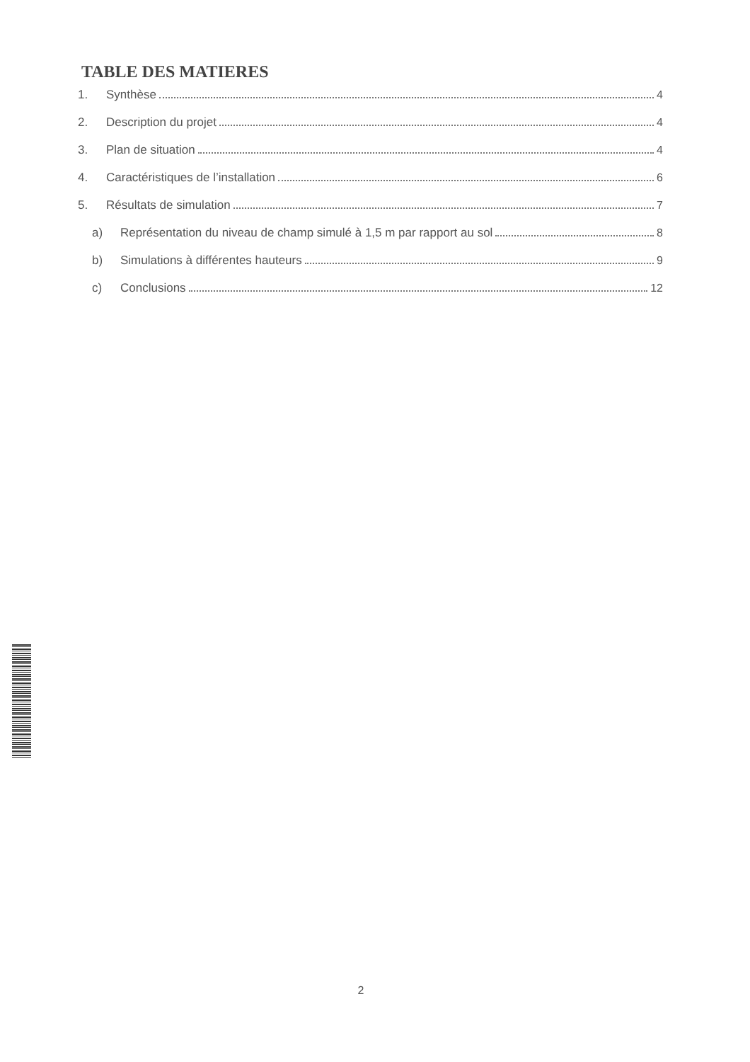TABLE DES MATIERES
1. Synthèse 4
2. Description du projet 4
3. Plan de situation 4
4. Caractéristiques de l’installation 6
5. Résultats de simulation 7
a) Représentation du niveau de champ simulé à 1,5 m par rapport au sol 8
b) Simulations à différentes hauteurs 9
c) Conclusions 12
2